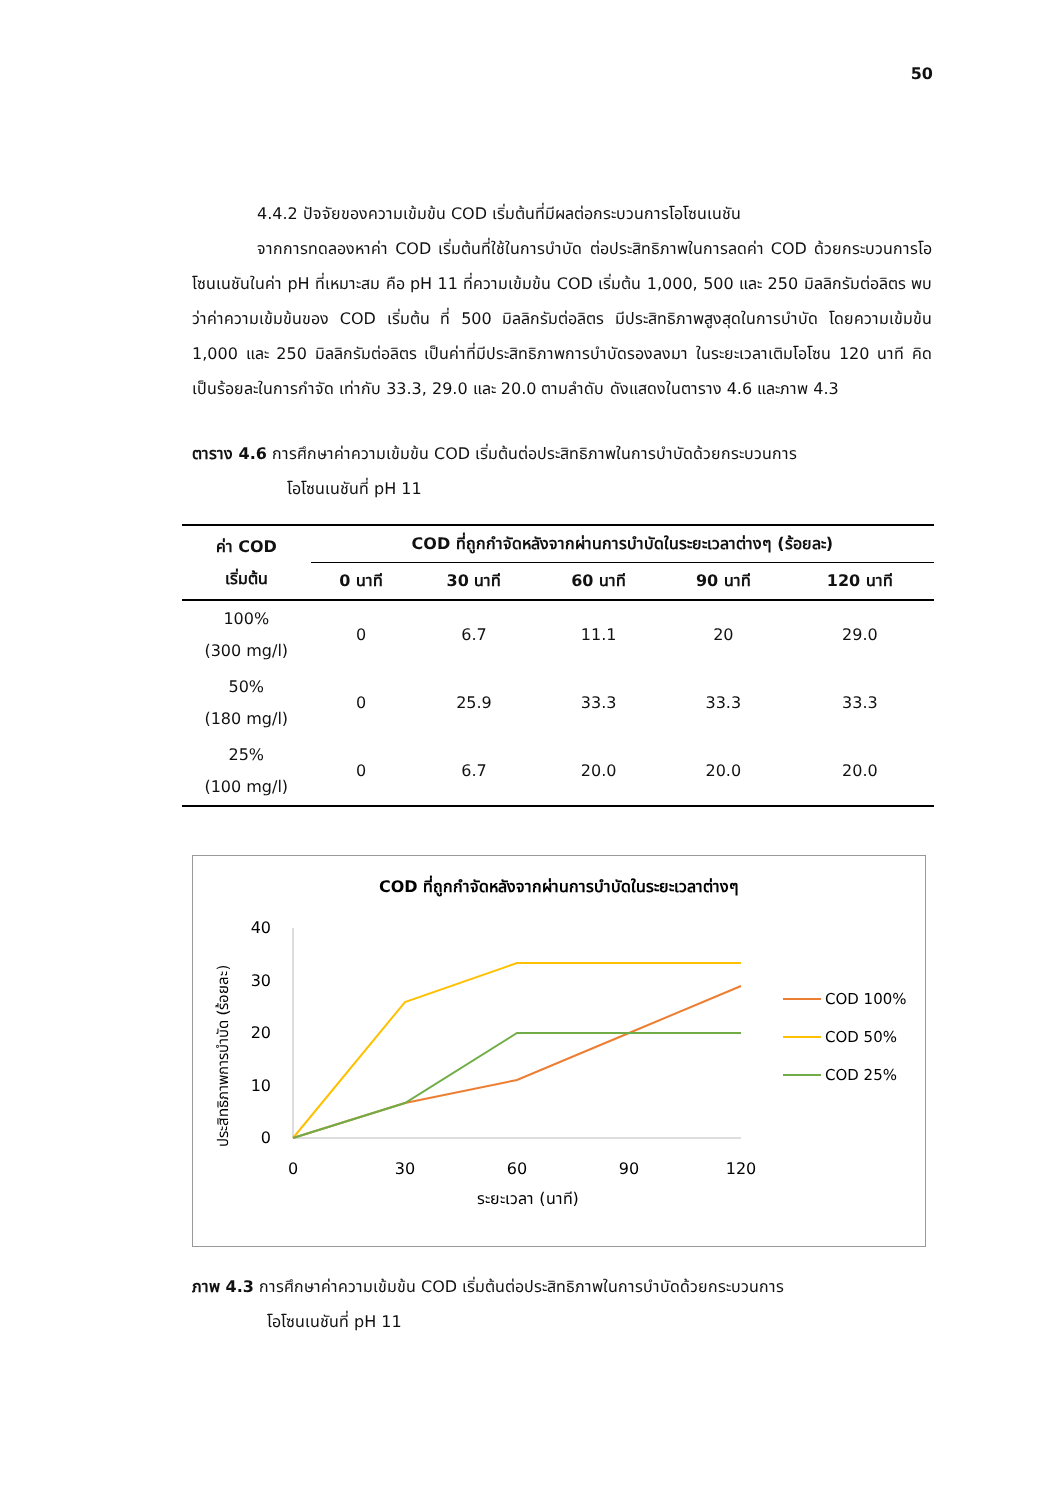50
4.4.2 ปัจจัยของความเข้มข้น COD เริ่มต้นที่มีผลต่อกระบวนการโอโซนเนชัน
จากการทดลองหาค่า COD เริ่มต้นที่ใช้ในการบำบัด ต่อประสิทธิภาพในการลดค่า COD ด้วยกระบวนการโอโซนเนชันในค่า pH ที่เหมาะสม คือ pH 11 ที่ความเข้มข้น COD เริ่มต้น 1,000, 500 และ 250 มิลลิกรัมต่อลิตร พบว่าค่าความเข้มข้นของ COD เริ่มต้น ที่ 500 มิลลิกรัมต่อลิตร มีประสิทธิภาพสูงสุดในการบำบัด โดยความเข้มข้น 1,000 และ 250 มิลลิกรัมต่อลิตร เป็นค่าที่มีประสิทธิภาพการบำบัดรองลงมา ในระยะเวลาเติมโอโซน 120 นาที คิดเป็นร้อยละในการกำจัด เท่ากับ 33.3, 29.0 และ 20.0 ตามลำดับ ดังแสดงในตาราง 4.6 และภาพ 4.3
ตาราง 4.6 การศึกษาค่าความเข้มข้น COD เริ่มต้นต่อประสิทธิภาพในการบำบัดด้วยกระบวนการ
โอโซนเนชันที่ pH 11
| ค่า COD เริ่มต้น | COD ที่ถูกกำจัดหลังจากผ่านการบำบัดในระยะเวลาต่างๆ (ร้อยละ) | | | | |
| --- | --- | --- | --- | --- | --- |
| | 0 นาที | 30 นาที | 60 นาที | 90 นาที | 120 นาที |
| 100% (300 mg/l) | 0 | 6.7 | 11.1 | 20 | 29.0 |
| 50% (180 mg/l) | 0 | 25.9 | 33.3 | 33.3 | 33.3 |
| 25% (100 mg/l) | 0 | 6.7 | 20.0 | 20.0 | 20.0 |
COD ที่ถูกกำจัดหลังจากผ่านการบำบัดในระยะเวลาต่างๆ
ประสิทธิภาพการบำบัด (ร้อยละ)
40
30
20
10
0
0
30
60
90
120
ระยะเวลา (นาที)
COD 100%
COD 50%
COD 25%
ภาพ 4.3 การศึกษาค่าความเข้มข้น COD เริ่มต้นต่อประสิทธิภาพในการบำบัดด้วยกระบวนการ
โอโซนเนชันที่ pH 11